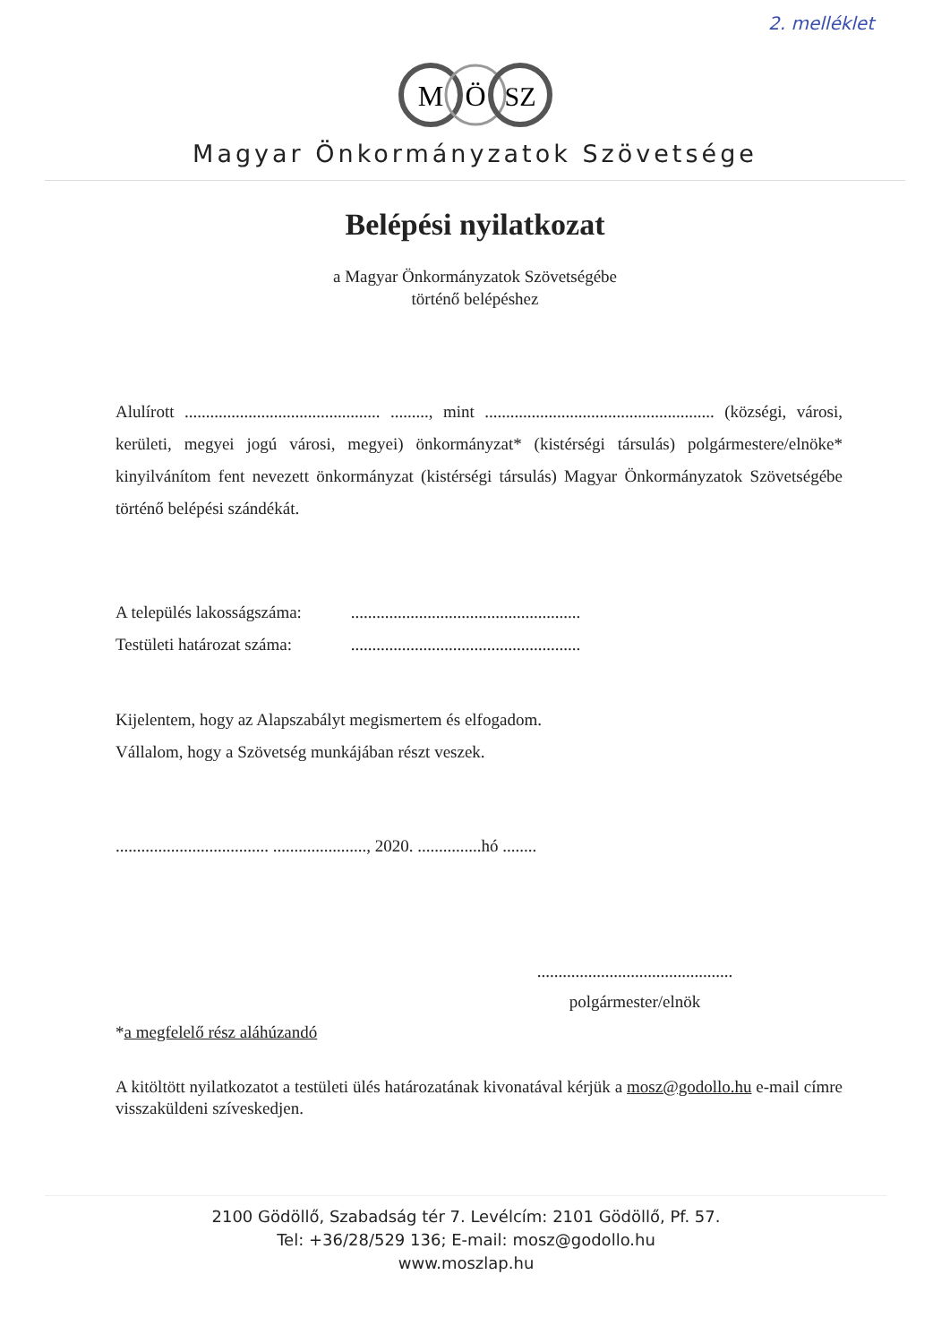2. melléklet
M
Ö
SZ
Magyar Önkormányzatok Szövetsége
Belépési nyilatkozat
a Magyar Önkormányzatok Szövetségébe
történő belépéshez
Alulírott .............................................. ........., mint ...................................................... (községi, városi, kerületi, megyei jogú városi, megyei) önkormányzat* (kistérségi társulás) polgármestere/elnöke* kinyilvánítom fent nevezett önkormányzat (kistérségi társulás) Magyar Önkormányzatok Szövetségébe történő belépési szándékát.
A település lakosságszáma: ......................................................
Testületi határozat száma: ......................................................
Kijelentem, hogy az Alapszabályt megismertem és elfogadom.
Vállalom, hogy a Szövetség munkájában részt veszek.
.................................... ......................, 2020. ...............hó ........
..............................................
polgármester/elnök
*a megfelelő rész aláhúzandó
A kitöltött nyilatkozatot a testületi ülés határozatának kivonatával kérjük a mosz@godollo.hu e-mail címre visszaküldeni szíveskedjen.
2100 Gödöllő, Szabadság tér 7. Levélcím: 2101 Gödöllő, Pf. 57.
Tel: +36/28/529 136; E-mail: mosz@godollo.hu
www.moszlap.hu